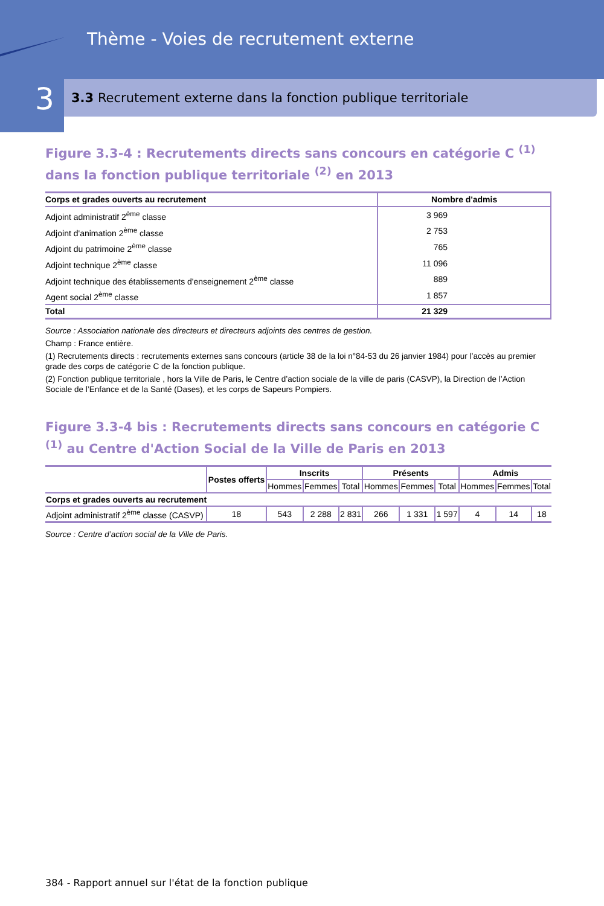Thème - Voies de recrutement externe
3
3.3 Recrutement externe dans la fonction publique territoriale
Figure 3.3-4 : Recrutements directs sans concours en catégorie C <sup>(1)</sup> dans la fonction publique territoriale <sup>(2)</sup> en 2013
| Corps et grades ouverts au recrutement | Nombre d'admis |
| --- | --- |
| Adjoint administratif 2<sup>ème</sup> classe | 3 969 |
| Adjoint d'animation 2<sup>ème</sup> classe | 2 753 |
| Adjoint du patrimoine 2<sup>ème</sup> classe | 765 |
| Adjoint technique 2<sup>ème</sup> classe | 11 096 |
| Adjoint technique des établissements d'enseignement 2<sup>ème</sup> classe | 889 |
| Agent social 2<sup>ème</sup> classe | 1 857 |
| Total | 21 329 |
Source : Association nationale des directeurs et directeurs adjoints des centres de gestion.
Champ : France entière.
(1) Recrutements directs : recrutements externes sans concours (article 38 de la loi n°84-53 du 26 janvier 1984) pour l’accès au premier grade des corps de catégorie C de la fonction publique.
(2) Fonction publique territoriale , hors la Ville de Paris, le Centre d’action sociale de la ville de paris (CASVP), la Direction de l’Action Sociale de l’Enfance et de la Santé (Dases), et les corps de Sapeurs Pompiers.
Figure 3.3-4 bis : Recrutements directs sans concours en catégorie C <sup>(1)</sup> au Centre d'Action Social de la Ville de Paris en 2013
| | Postes offerts | Inscrits | | | Présents | | | Admis | | |
| --- | --- | --- | --- | --- | --- | --- | --- | --- | --- | --- |
| | | Hommes | Femmes | Total | Hommes | Femmes | Total | Hommes | Femmes | Total |
| Corps et grades ouverts au recrutement | | | | | | | | | | |
| Adjoint administratif 2<sup>ème</sup> classe (CASVP) | 18 | 543 | 2 288 | 2 831 | 266 | 1 331 | 1 597 | 4 | 14 | 18 |
Source : Centre d’action social de la Ville de Paris.
384 - Rapport annuel sur l'état de la fonction publique